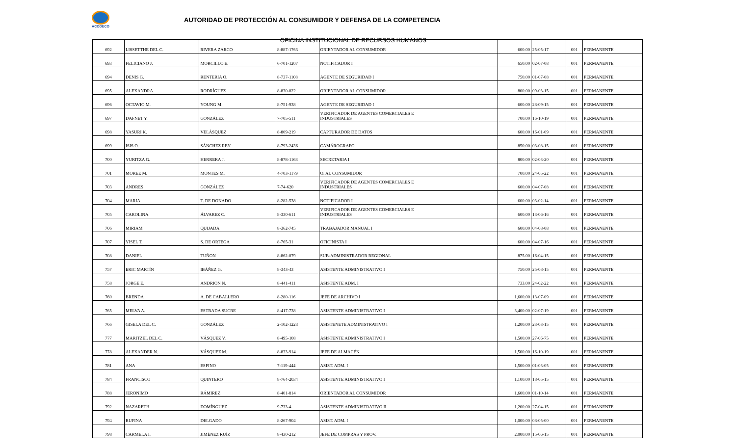ACODECO
AUTORIDAD DE PROTECCIÓN AL CONSUMIDOR Y DEFENSA DE LA COMPETENCIA
OFICINA INSTITUCIONAL DE RECURSOS HUMANOS
| 692 | LISSETTHE DEL C. | RIVERA ZARCO | 8-887-1763 | ORIENTADOR AL CONSUMIDOR | 600.00 | 25-05-17 | 001 | PERMANENTE |
| 693 | FELICIANO J. | MORCILLO E. | 6-701-1207 | NOTIFICADOR I | 650.00 | 02-07-08 | 001 | PERMANENTE |
| 694 | DENIS G. | RENTERIA O. | 8-737-1108 | AGENTE DE SEGURIDAD I | 750.00 | 01-07-08 | 001 | PERMANENTE |
| 695 | ALEXANDRA | RODRÍGUEZ | 8-830-822 | ORIENTADOR AL CONSUMIDOR | 800.00 | 09-03-15 | 001 | PERMANENTE |
| 696 | OCTAVIO M. | YOUNG M. | 8-751-938 | AGENTE DE SEGURIDAD I | 600.00 | 28-09-15 | 001 | PERMANENTE |
| 697 | DAFNET Y. | GONZÁLEZ | 7-705-511 | VERIFICADOR DE AGENTES COMERCIALES E INDUSTRIALES | 700.00 | 16-10-19 | 001 | PERMANENTE |
| 698 | YASURI K. | VELÁSQUEZ | 8-809-219 | CAPTURADOR DE DATOS | 600.00 | 16-01-09 | 001 | PERMANENTE |
| 699 | ISIS O. | SÁNCHEZ REY | 8-793-2436 | CAMÁROGRAFO | 850.00 | 03-08-15 | 001 | PERMANENTE |
| 700 | YURITZA G. | HERRERA J. | 8-878-1168 | SECRETARIA I | 800.00 | 02-03-20 | 001 | PERMANENTE |
| 701 | MOREE M. | MONTES M. | 4-703-1179 | O. AL CONSUMIDOR | 700.00 | 24-05-22 | 001 | PERMANENTE |
| 703 | ANDRES | GONZÁLEZ | 7-74-620 | VERIFICADOR DE AGENTES COMERCIALES E INDUSTRIALES | 600.00 | 04-07-08 | 001 | PERMANENTE |
| 704 | MARIA | T. DE DONADO | 8-282-538 | NOTIFICADOR I | 600.00 | 03-02-14 | 001 | PERMANENTE |
| 705 | CAROLINA | ÁLVAREZ C. | 8-330-611 | VERIFICADOR DE AGENTES COMERCIALES E INDUSTRIALES | 600.00 | 13-06-16 | 001 | PERMANENTE |
| 706 | MIRIAM | QUIJADA | 8-362-745 | TRABAJADOR MANUAL I | 600.00 | 04-08-08 | 001 | PERMANENTE |
| 707 | YISEL T. | S. DE ORTEGA | 8-765-31 | OFICINISTA I | 600.00 | 04-07-16 | 001 | PERMANENTE |
| 708 | DANIEL | TUÑON | 8-862-879 | SUB-ADMINISTRADOR REGIONAL | 875.00 | 16-04-15 | 001 | PERMANENTE |
| 757 | ERIC MARTÍN | IBÁÑEZ G. | 8-343-43 | ASISTENTE ADMINISTRATIVO I | 750.00 | 25-08-15 | 001 | PERMANENTE |
| 758 | JORGE E. | ANDRION N. | 8-441-411 | ASISTENTE ADM. I | 733.00 | 24-02-22 | 001 | PERMANENTE |
| 760 | BRENDA | A. DE CABALLERO | 8-280-116 | JEFE DE ARCHIVO I | 1,600.00 | 13-07-09 | 001 | PERMANENTE |
| 765 | MELVA A. | ESTRADA SUCRE | 8-417-738 | ASISTENTE ADMINISTRATIVO I | 3,400.00 | 02-07-19 | 001 | PERMANENTE |
| 766 | GISELA DEL C. | GONZÁLEZ | 2-102-1223 | ASISTENETE ADMINISTRATIVO I | 1,200.00 | 23-03-15 | 001 | PERMANENTE |
| 777 | MARITZEL DEL C. | VÁSQUEZ V. | 8-495-108 | ASISTENTE ADMINISTRATIVO I | 1,500.00 | 27-06-75 | 001 | PERMANENTE |
| 778 | ALEXANDER N. | VÁSQUEZ M. | 8-833-914 | JEFE DE ALMACÉN | 1,500.00 | 16-10-19 | 001 | PERMANENTE |
| 781 | ANA | ESPINO | 7-119-444 | ASIST. ADM. I | 1,500.00 | 01-03-05 | 001 | PERMANENTE |
| 784 | FRANCISCO | QUINTERO | 8-764-2034 | ASISTENTE ADMINISTRATIVO I | 1,100.00 | 18-05-15 | 001 | PERMANENTE |
| 788 | JERONIMO | RÁMIREZ | 8-401-814 | ORIENTADOR AL CONSUMIDOR | 1,600.00 | 01-10-14 | 001 | PERMANENTE |
| 792 | NAZARETH | DOMÍNGUEZ | 9-733-4 | ASISTENTE ADMINISTRATIVO II | 1,200.00 | 27-04-15 | 001 | PERMANENTE |
| 794 | RUFINA | DELGADO | 8-267-904 | ASIST. ADM. I | 1,000.00 | 08-05-00 | 001 | PERMANENTE |
| 798 | CARMELA I. | JIMÉNEZ RUÍZ | 8-430-212 | JEFE DE COMPRAS Y PROV. | 2.000.00 | 15-06-15 | 001 | PERMANENTE |